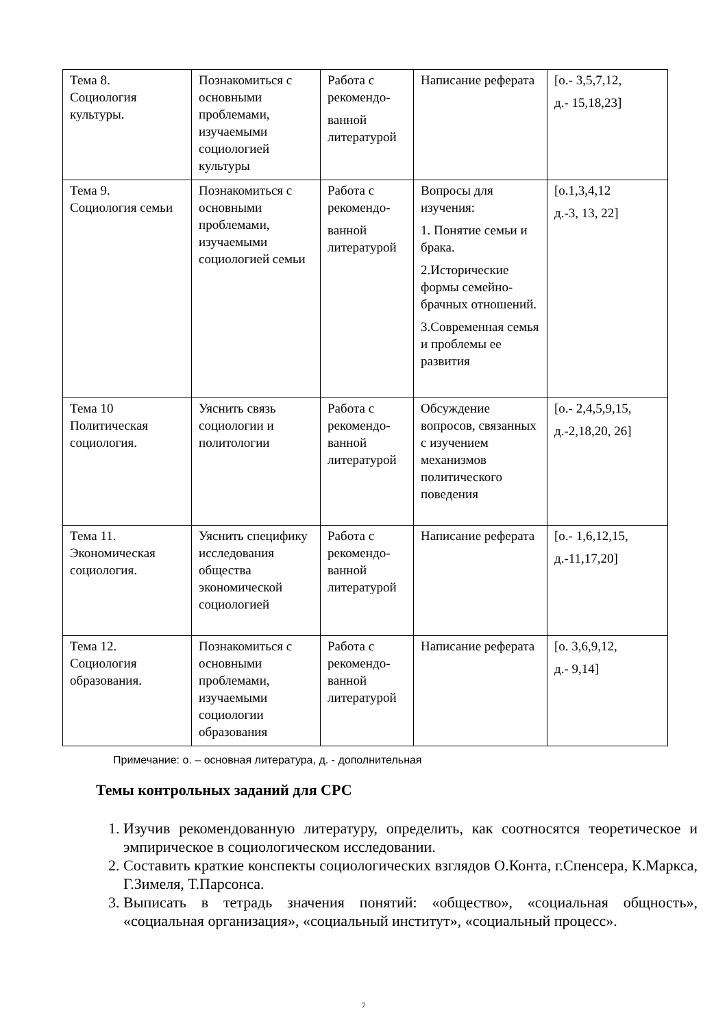| Тема 8. Социология культуры. | Познакомиться с основными проблемами, изучаемыми социологией культуры | Работа с рекомендо- ванной литературой | Написание реферата | [о.- 3,5,7,12, д.- 15,18,23] |
| Тема 9. Социология семьи | Познакомиться с основными проблемами, изучаемыми социологией семьи | Работа с рекомендо- ванной литературой | Вопросы для изучения: 1. Понятие семьи и брака. 2.Исторические формы семейно-брачных отношений. 3.Современная семья и проблемы ее развития | [о.1,3,4,12 д.-3, 13, 22] |
| Тема 10 Политическая социология. | Уяснить связь социологии и политологии | Работа с рекомендо-ванной литературой | Обсуждение вопросов, связанных с изучением механизмов политического поведения | [о.- 2,4,5,9,15, д.-2,18,20, 26] |
| Тема 11. Экономическая социология. | Уяснить специфику исследования общества экономической социологией | Работа с рекомендо-ванной литературой | Написание реферата | [о.- 1,6,12,15, д.-11,17,20] |
| Тема 12. Социология образования. | Познакомиться с основными проблемами, изучаемыми социологии образования | Работа с рекомендо-ванной литературой | Написание реферата | [о. 3,6,9,12, д.- 9,14] |
Примечание: о. – основная литература, д. - дополнительная
Темы контрольных заданий для СРС
1. Изучив рекомендованную литературу, определить, как соотносятся теоретическое и эмпирическое в социологическом исследовании.
2. Составить краткие конспекты социологических взглядов О.Конта, г.Спенсера, К.Маркса, Г.Зимеля, Т.Парсонса.
3. Выписать в тетрадь значения понятий: «общество», «социальная общность», «социальная организация», «социальный институт», «социальный процесс».
7